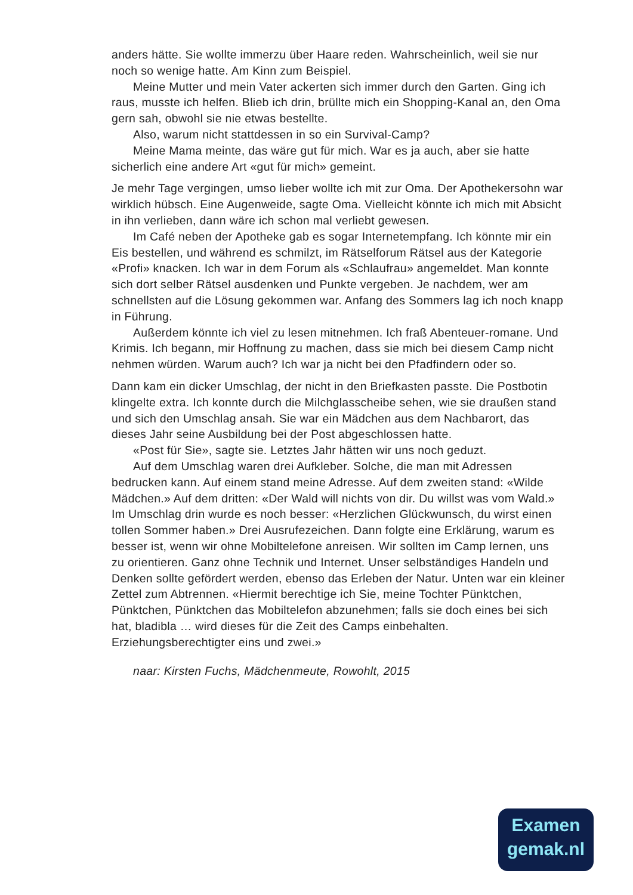anders hätte. Sie wollte immerzu über Haare reden. Wahrscheinlich, weil sie nur noch so wenige hatte. Am Kinn zum Beispiel.
Meine Mutter und mein Vater ackerten sich immer durch den Garten. Ging ich raus, musste ich helfen. Blieb ich drin, brüllte mich ein Shopping-Kanal an, den Oma gern sah, obwohl sie nie etwas bestellte.
Also, warum nicht stattdessen in so ein Survival-Camp?
Meine Mama meinte, das wäre gut für mich. War es ja auch, aber sie hatte sicherlich eine andere Art «gut für mich» gemeint.
Je mehr Tage vergingen, umso lieber wollte ich mit zur Oma. Der Apothekersohn war wirklich hübsch. Eine Augenweide, sagte Oma. Vielleicht könnte ich mich mit Absicht in ihn verlieben, dann wäre ich schon mal verliebt gewesen.
Im Café neben der Apotheke gab es sogar Internetempfang. Ich könnte mir ein Eis bestellen, und während es schmilzt, im Rätselforum Rätsel aus der Kategorie «Profi» knacken. Ich war in dem Forum als «Schlaufrau» angemeldet. Man konnte sich dort selber Rätsel ausdenken und Punkte vergeben. Je nachdem, wer am schnellsten auf die Lösung gekommen war. Anfang des Sommers lag ich noch knapp in Führung.
Außerdem könnte ich viel zu lesen mitnehmen. Ich fraß Abenteuer-romane. Und Krimis. Ich begann, mir Hoffnung zu machen, dass sie mich bei diesem Camp nicht nehmen würden. Warum auch? Ich war ja nicht bei den Pfadfindern oder so.
Dann kam ein dicker Umschlag, der nicht in den Briefkasten passte. Die Postbotin klingelte extra. Ich konnte durch die Milchglasscheibe sehen, wie sie draußen stand und sich den Umschlag ansah. Sie war ein Mädchen aus dem Nachbarort, das dieses Jahr seine Ausbildung bei der Post abgeschlossen hatte.
«Post für Sie», sagte sie. Letztes Jahr hätten wir uns noch geduzt.
Auf dem Umschlag waren drei Aufkleber. Solche, die man mit Adressen bedrucken kann. Auf einem stand meine Adresse. Auf dem zweiten stand: «Wilde Mädchen.» Auf dem dritten: «Der Wald will nichts von dir. Du willst was vom Wald.» Im Umschlag drin wurde es noch besser: «Herzlichen Glückwunsch, du wirst einen tollen Sommer haben.» Drei Ausrufezeichen. Dann folgte eine Erklärung, warum es besser ist, wenn wir ohne Mobiltelefone anreisen. Wir sollten im Camp lernen, uns zu orientieren. Ganz ohne Technik und Internet. Unser selbständiges Handeln und Denken sollte gefördert werden, ebenso das Erleben der Natur. Unten war ein kleiner Zettel zum Abtrennen. «Hiermit berechtige ich Sie, meine Tochter Pünktchen, Pünktchen, Pünktchen das Mobiltelefon abzunehmen; falls sie doch eines bei sich hat, bladibla … wird dieses für die Zeit des Camps einbehalten. Erziehungsberechtigter eins und zwei.»
naar: Kirsten Fuchs, Mädchenmeute, Rowohlt, 2015
Examen
gemak.nl